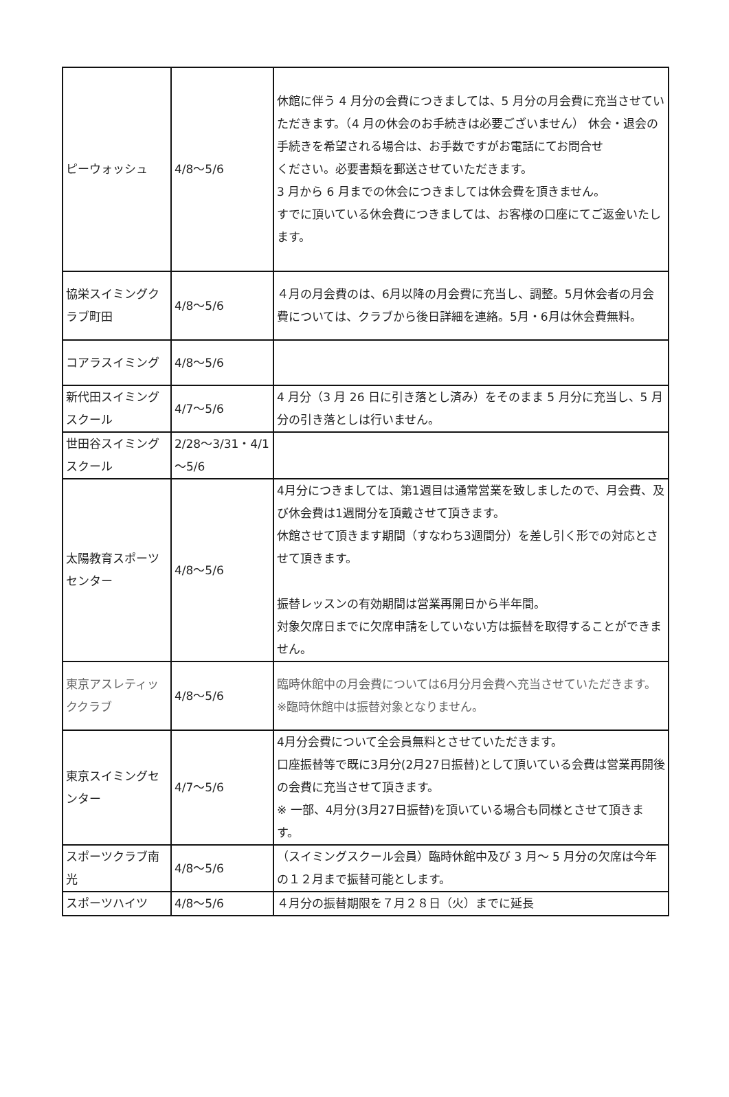| ピーウォッシュ | 4/8～5/6 | 休館に伴う 4 月分の会費につきましては、5 月分の月会費に充当させていただきます。（4 月の休会のお手続きは必要ございません） 休会・退会の手続きを希望される場合は、お手数ですがお電話にてお問合せ ください。必要書類を郵送させていただきます。 3 月から 6 月までの休会につきましては休会費を頂きません。 すでに頂いている休会費につきましては、お客様の口座にてご返金いたします。 |
| 協栄スイミングクラブ町田 | 4/8～5/6 | ４月の月会費のは、6月以降の月会費に充当し、調整。5月休会者の月会費については、クラブから後日詳細を連絡。5月・6月は休会費無料。 |
| コアラスイミング | 4/8～5/6 | |
| 新代田スイミングスクール | 4/7～5/6 | 4 月分（3 月 26 日に引き落とし済み）をそのまま 5 月分に充当し、5 月分の引き落としは行いません。 |
| 世田谷スイミングスクール | 2/28～3/31・4/1～5/6 | |
| 太陽教育スポーツセンター | 4/8～5/6 | 4月分につきましては、第1週目は通常営業を致しましたので、月会費、及び休会費は1週間分を頂戴させて頂きます。 休館させて頂きます期間（すなわち3週間分）を差し引く形での対応とさせて頂きます。 振替レッスンの有効期間は営業再開日から半年間。 対象欠席日までに欠席申請をしていない方は振替を取得することができません。 |
| 東京アスレティッククラブ | 4/8～5/6 | 臨時休館中の月会費については6月分月会費へ充当させていただきます。 ※臨時休館中は振替対象となりません。 |
| 東京スイミングセンター | 4/7～5/6 | 4月分会費について全会員無料とさせていただきます。 口座振替等で既に3月分(2月27日振替)として頂いている会費は営業再開後の会費に充当させて頂きます。 ※ 一部、4月分(3月27日振替)を頂いている場合も同様とさせて頂きます。 |
| スポーツクラブ南光 | 4/8～5/6 | （スイミングスクール会員）臨時休館中及び 3 月～ 5 月分の欠席は今年の１２月まで振替可能とします。 |
| スポーツハイツ | 4/8～5/6 | ４月分の振替期限を７月２８日（火）までに延長 |